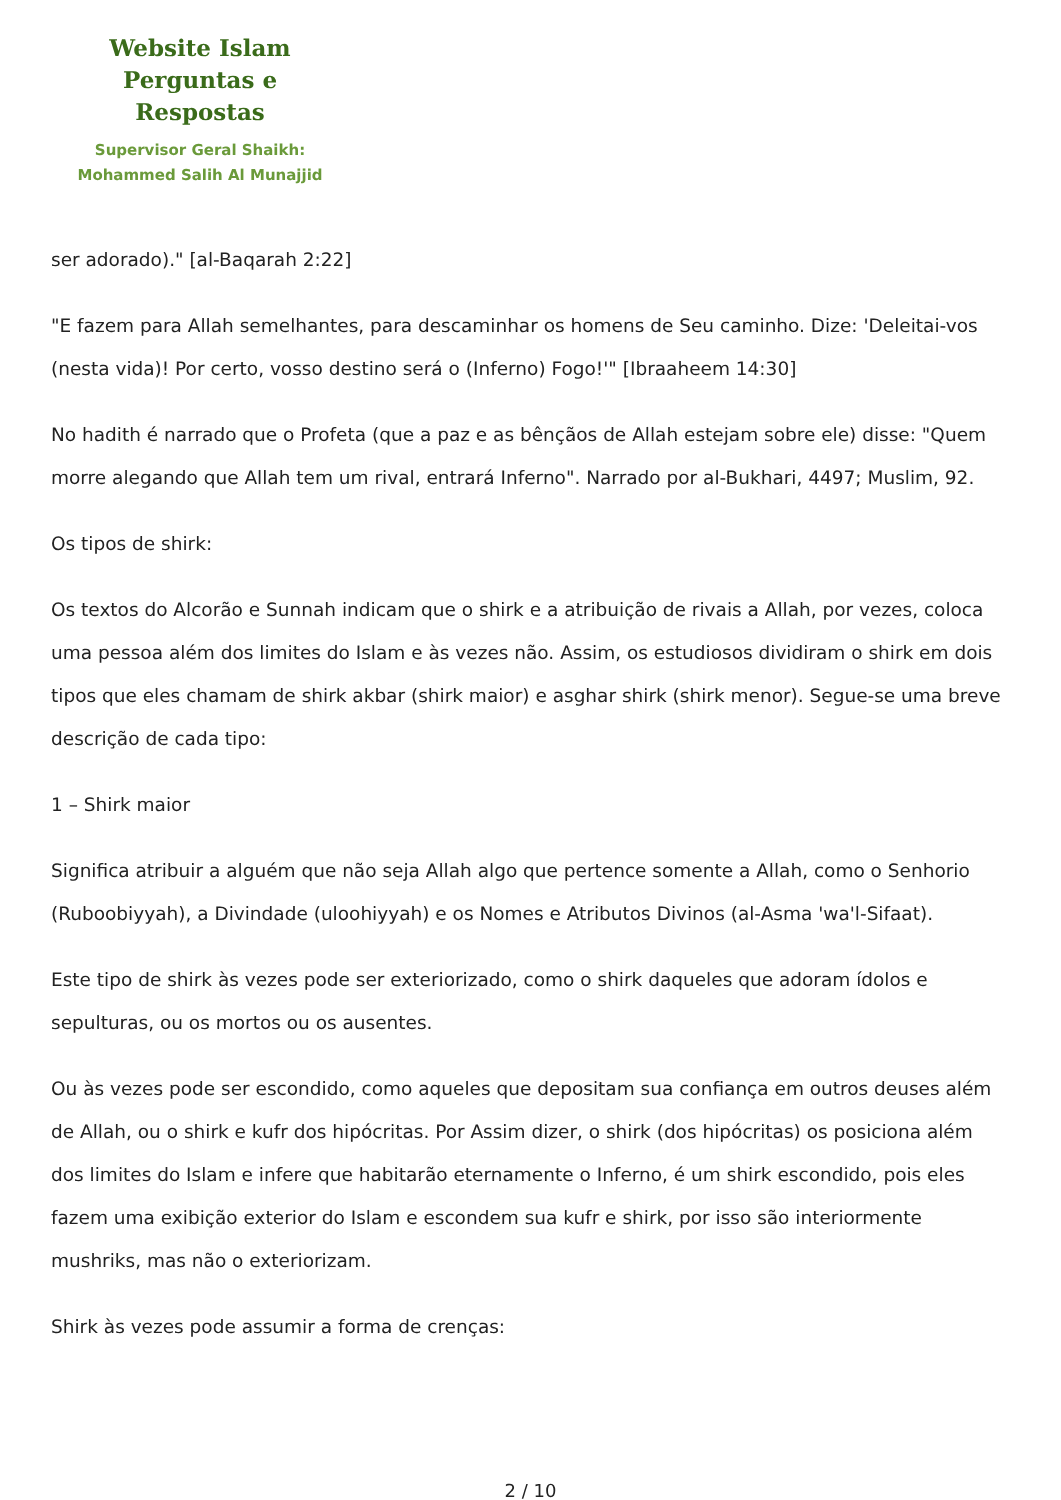Website Islam
Perguntas e Respostas
Supervisor Geral Shaikh:
Mohammed Salih Al Munajjid
ser adorado)." [al-Baqarah 2:22]
"E fazem para Allah semelhantes, para descaminhar os homens de Seu caminho. Dize: 'Deleitai-vos (nesta vida)! Por certo, vosso destino será o (Inferno) Fogo!'" [Ibraaheem 14:30]
No hadith é narrado que o Profeta (que a paz e as bênçãos de Allah estejam sobre ele) disse: "Quem morre alegando que Allah tem um rival, entrará Inferno". Narrado por al-Bukhari, 4497; Muslim, 92.
Os tipos de shirk:
Os textos do Alcorão e Sunnah indicam que o shirk e a atribuição de rivais a Allah, por vezes, coloca uma pessoa além dos limites do Islam e às vezes não. Assim, os estudiosos dividiram o shirk em dois tipos que eles chamam de shirk akbar (shirk maior) e asghar shirk (shirk menor). Segue-se uma breve descrição de cada tipo:
1 – Shirk maior
Significa atribuir a alguém que não seja Allah algo que pertence somente a Allah, como o Senhorio (Ruboobiyyah), a Divindade (uloohiyyah) e os Nomes e Atributos Divinos (al-Asma 'wa'l-Sifaat).
Este tipo de shirk às vezes pode ser exteriorizado, como o shirk daqueles que adoram ídolos e sepulturas, ou os mortos ou os ausentes.
Ou às vezes pode ser escondido, como aqueles que depositam sua confiança em outros deuses além de Allah, ou o shirk e kufr dos hipócritas. Por Assim dizer, o shirk (dos hipócritas) os posiciona além dos limites do Islam e infere que habitarão eternamente o Inferno, é um shirk escondido, pois eles fazem uma exibição exterior do Islam e escondem sua kufr e shirk, por isso são interiormente mushriks, mas não o exteriorizam.
Shirk às vezes pode assumir a forma de crenças:
2 / 10